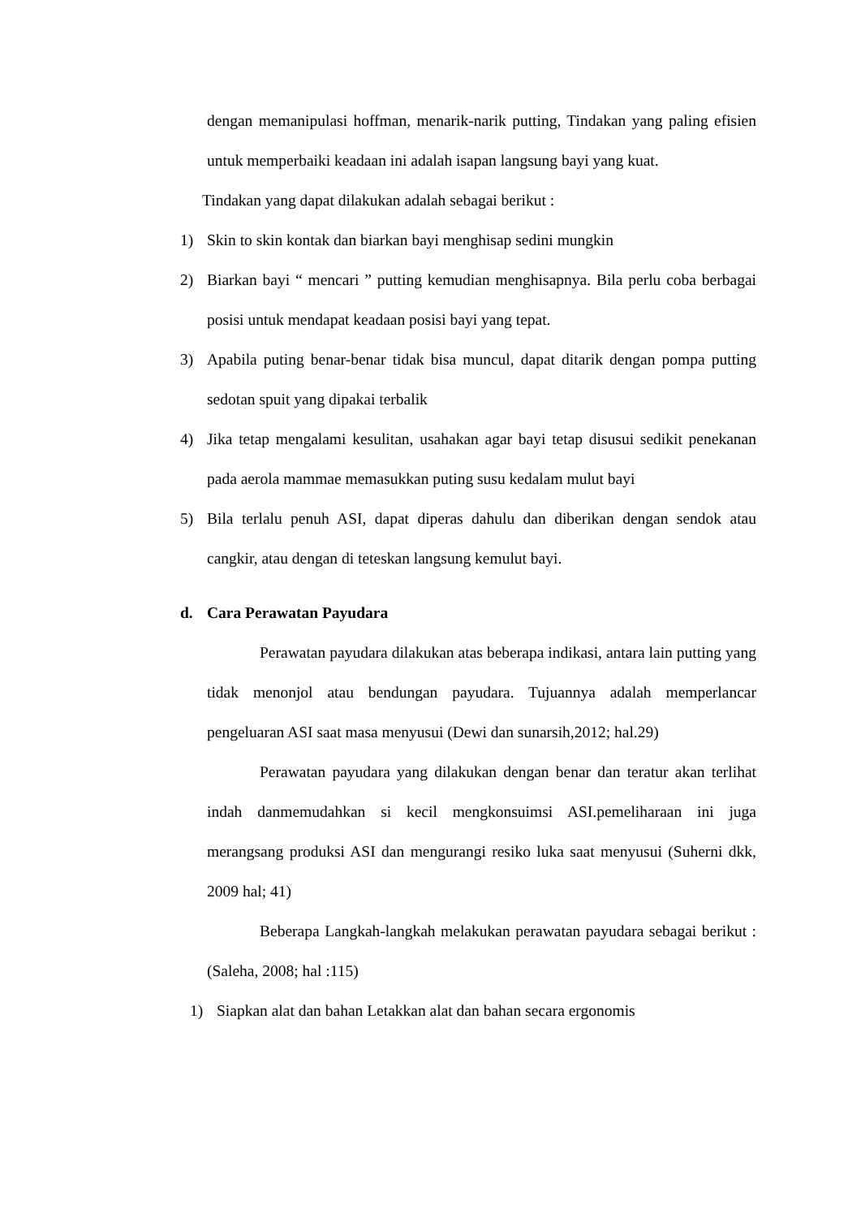dengan memanipulasi hoffman, menarik-narik putting, Tindakan yang paling efisien untuk memperbaiki keadaan ini adalah isapan langsung bayi yang kuat.
Tindakan yang dapat dilakukan adalah sebagai berikut :
1) Skin to skin kontak dan biarkan bayi menghisap sedini mungkin
2) Biarkan bayi “ mencari ” putting kemudian menghisapnya. Bila perlu coba berbagai posisi untuk mendapat keadaan posisi bayi yang tepat.
3) Apabila puting benar-benar tidak bisa muncul, dapat ditarik dengan pompa putting sedotan spuit yang dipakai terbalik
4) Jika tetap mengalami kesulitan, usahakan agar bayi tetap disusui sedikit penekanan pada aerola mammae memasukkan puting susu kedalam mulut bayi
5) Bila terlalu penuh ASI, dapat diperas dahulu dan diberikan dengan sendok atau cangkir, atau dengan di teteskan langsung kemulut bayi.
d. Cara Perawatan Payudara
Perawatan payudara dilakukan atas beberapa indikasi, antara lain putting yang tidak menonjol atau bendungan payudara. Tujuannya adalah memperlancar pengeluaran ASI saat masa menyusui (Dewi dan sunarsih,2012; hal.29)
Perawatan payudara yang dilakukan dengan benar dan teratur akan terlihat indah danmemudahkan si kecil mengkonsuimsi ASI.pemeliharaan ini juga merangsang produksi ASI dan mengurangi resiko luka saat menyusui (Suherni dkk, 2009 hal; 41)
Beberapa Langkah-langkah melakukan perawatan payudara sebagai berikut :(Saleha, 2008; hal :115)
1) Siapkan alat dan bahan Letakkan alat dan bahan secara ergonomis